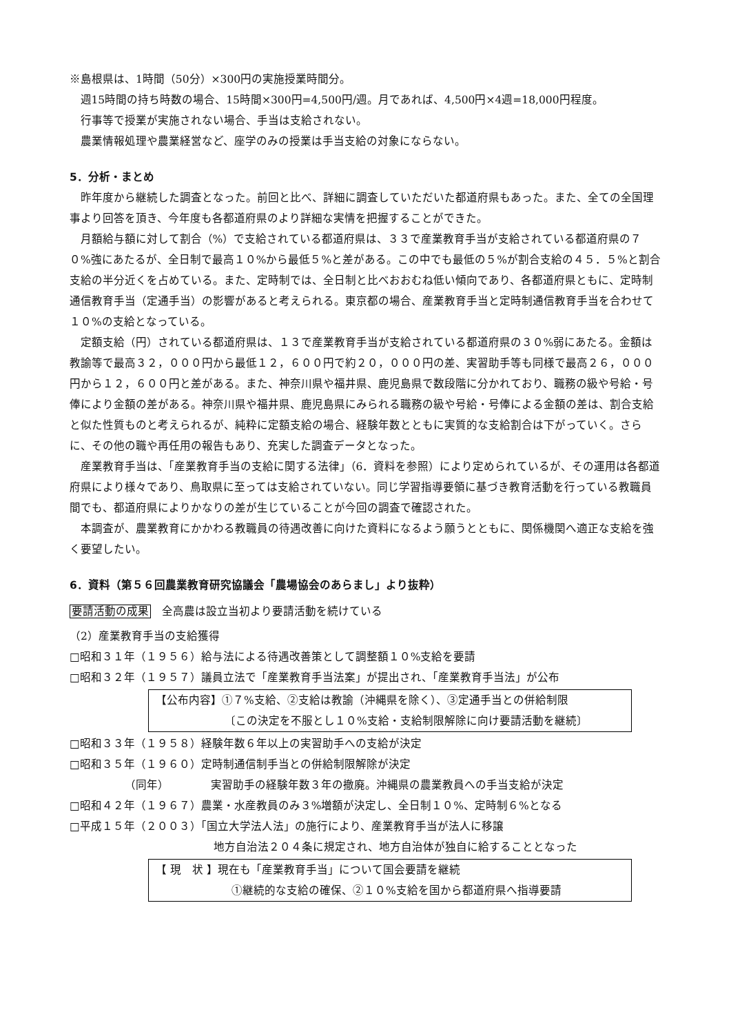※島根県は、1時間（50分）×300円の実施授業時間分。
週15時間の持ち時数の場合、15時間×300円=4,500円/週。月であれば、4,500円×4週=18,000円程度。
行事等で授業が実施されない場合、手当は支給されない。
農業情報処理や農業経営など、座学のみの授業は手当支給の対象にならない。
5．分析・まとめ
昨年度から継続した調査となった。前回と比べ、詳細に調査していただいた都道府県もあった。また、全ての全国理事より回答を頂き、今年度も各都道府県のより詳細な実情を把握することができた。
月額給与額に対して割合（%）で支給されている都道府県は、３３で産業教育手当が支給されている都道府県の７０%強にあたるが、全日制で最高１０%から最低５%と差がある。この中でも最低の５%が割合支給の４５．５%と割合支給の半分近くを占めている。また、定時制では、全日制と比べおおむね低い傾向であり、各都道府県ともに、定時制通信教育手当（定通手当）の影響があると考えられる。東京都の場合、産業教育手当と定時制通信教育手当を合わせて１０%の支給となっている。
定額支給（円）されている都道府県は、１３で産業教育手当が支給されている都道府県の３０%弱にあたる。金額は教諭等で最高３２，０００円から最低１２，６００円で約２０，０００円の差、実習助手等も同様で最高２６，０００円から１２，６００円と差がある。また、神奈川県や福井県、鹿児島県で数段階に分かれており、職務の級や号給・号俸により金額の差がある。神奈川県や福井県、鹿児島県にみられる職務の級や号給・号俸による金額の差は、割合支給と似た性質ものと考えられるが、純粋に定額支給の場合、経験年数とともに実質的な支給割合は下がっていく。さらに、その他の職や再任用の報告もあり、充実した調査データとなった。
産業教育手当は、「産業教育手当の支給に関する法律」（6．資料を参照）により定められているが、その運用は各都道府県により様々であり、鳥取県に至っては支給されていない。同じ学習指導要領に基づき教育活動を行っている教職員間でも、都道府県によりかなりの差が生じていることが今回の調査で確認された。
本調査が、農業教育にかかわる教職員の待遇改善に向けた資料になるよう願うとともに、関係機関へ適正な支給を強く要望したい。
6．資料（第５６回農業教育研究協議会「農場協会のあらまし」より抜粋）
要請活動の成果　全高農は設立当初より要請活動を続けている
（2）産業教育手当の支給獲得
□昭和３１年（１９５６）給与法による待遇改善策として調整額１０%支給を要請
□昭和３２年（１９５７）議員立法で「産業教育手当法案」が提出され、「産業教育手当法」が公布
【公布内容】①７%支給、②支給は教諭（沖縄県を除く）、③定通手当との併給制限
〔この決定を不服とし１０%支給・支給制限解除に向け要請活動を継続〕
□昭和３３年（１９５８）経験年数６年以上の実習助手への支給が決定
□昭和３５年（１９６０）定時制通信制手当との併給制限解除が決定
（同年） 実習助手の経験年数３年の撤廃。沖縄県の農業教員への手当支給が決定
□昭和４２年（１９６７）農業・水産教員のみ３%増額が決定し、全日制１０%、定時制６%となる
□平成１５年（２００３）「国立大学法人法」の施行により、産業教育手当が法人に移譲
地方自治法２０４条に規定され、地方自治体が独自に給することとなった
【 現　状 】現在も「産業教育手当」について国会要請を継続
①継続的な支給の確保、②１０%支給を国から都道府県へ指導要請